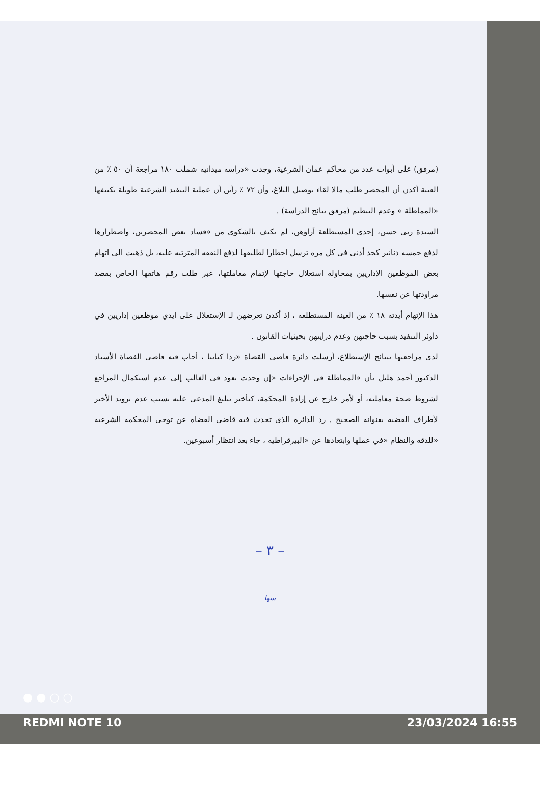(مرفق) على أبواب عدد من محاكم عمان الشرعية، وجدت «دراسه ميدانيه شملت ١٨٠ مراجعة أن ٥٠ ٪ من العينة أكدن أن المحضر طلب مالا لقاء توصيل البلاغ، وأن ٧٢ ٪ رأين أن عملية التنفيذ الشرعية طويلة تكتنفها «المماطلة » وعدم التنظيم (مرفق نتائج الدراسة) .
السيدة ربى حسن، إحدى المستطلعة آراؤهن، لم تكتف بالشكوى من «فساد بعض المحضرين، واضطرارها لدفع خمسة دنانير كحد أدنى في كل مرة ترسل اخطارا لطليقها لدفع النفقة المترتبة عليه، بل ذهبت الى اتهام بعض الموظفين الإداريين بمحاولة استغلال حاجتها لإتمام معاملتها، عبر طلب رقم هاتفها الخاص بقصد مراودتها عن نفسها.
هذا الإتهام أيدته ١٨ ٪ من العينة المستطلعة ، إذ أكدن تعرضهن لـ الإستغلال على ايدي موظفين إداريين في داوئر التنفيذ بسبب حاجتهن وعدم درايتهن بحيثيات القانون .
لدى مراجعتها بنتائج الإستطلاع، أرسلت دائرة قاضي القضاة «ردا كتابيا ، أجاب فيه قاضي القضاة الأستاذ الدكتور أحمد هليل بأن «المماطلة في الإجراءات «إن وجدت تعود في الغالب إلى عدم استكمال المراجع لشروط صحة معاملته، أو لأمر خارج عن إرادة المحكمة، كتأخير تبليغ المدعى عليه بسبب عدم تزويد الأخير لأطراف القضية بعنوانه الصحيح . رد الدائرة الذي تحدث فيه قاضي القضاة عن توخي المحكمة الشرعية «للدقة والنظام «في عملها وابتعادها عن «البيرقراطية ، جاء بعد انتظار أسبوعين.
– ٣ –
ﺳﻬﺎ
● ● ○ ○
REDMI NOTE 10 23/03/2024 16:55